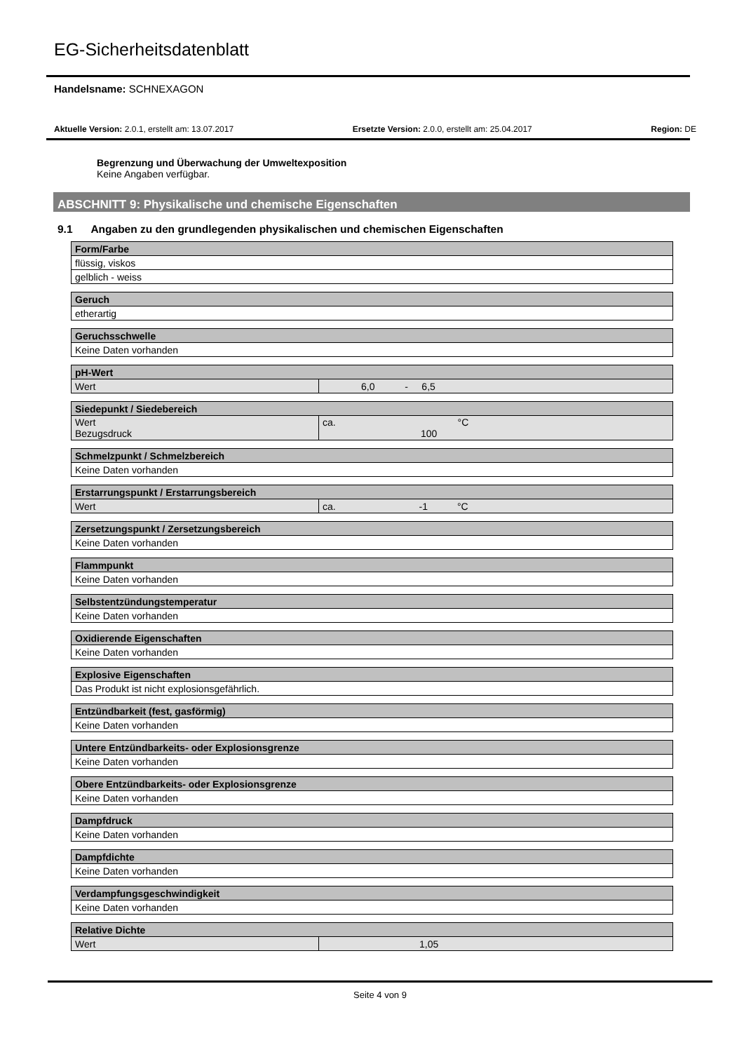EG-Sicherheitsdatenblatt
Handelsname: SCHNEXAGON
Aktuelle Version: 2.0.1, erstellt am: 13.07.2017 Ersetzte Version: 2.0.0, erstellt am: 25.04.2017 Region: DE
Begrenzung und Überwachung der Umweltexposition
Keine Angaben verfügbar.
ABSCHNITT 9: Physikalische und chemische Eigenschaften
9.1 Angaben zu den grundlegenden physikalischen und chemischen Eigenschaften
| Form/Farbe |
| flüssig, viskos |
| gelblich - weiss |
| Geruch |
| etherartig |
| Geruchsschwelle |
| Keine Daten vorhanden |
| pH-Wert | |
| Wert | 6,0 - 6,5 |
| Siedepunkt / Siedebereich | |
| Wert Bezugsdruck | ca. °C 100 |
| Schmelzpunkt / Schmelzbereich |
| Keine Daten vorhanden |
| Erstarrungspunkt / Erstarrungsbereich | |
| Wert | ca. -1 °C |
| Zersetzungspunkt / Zersetzungsbereich |
| Keine Daten vorhanden |
| Flammpunkt |
| Keine Daten vorhanden |
| Selbstentzündungstemperatur |
| Keine Daten vorhanden |
| Oxidierende Eigenschaften |
| Keine Daten vorhanden |
| Explosive Eigenschaften |
| Das Produkt ist nicht explosionsgefährlich. |
| Entzündbarkeit (fest, gasförmig) |
| Keine Daten vorhanden |
| Untere Entzündbarkeits- oder Explosionsgrenze |
| Keine Daten vorhanden |
| Obere Entzündbarkeits- oder Explosionsgrenze |
| Keine Daten vorhanden |
| Dampfdruck |
| Keine Daten vorhanden |
| Dampfdichte |
| Keine Daten vorhanden |
| Verdampfungsgeschwindigkeit |
| Keine Daten vorhanden |
| Relative Dichte | |
| Wert | 1,05 |
Seite 4 von 9